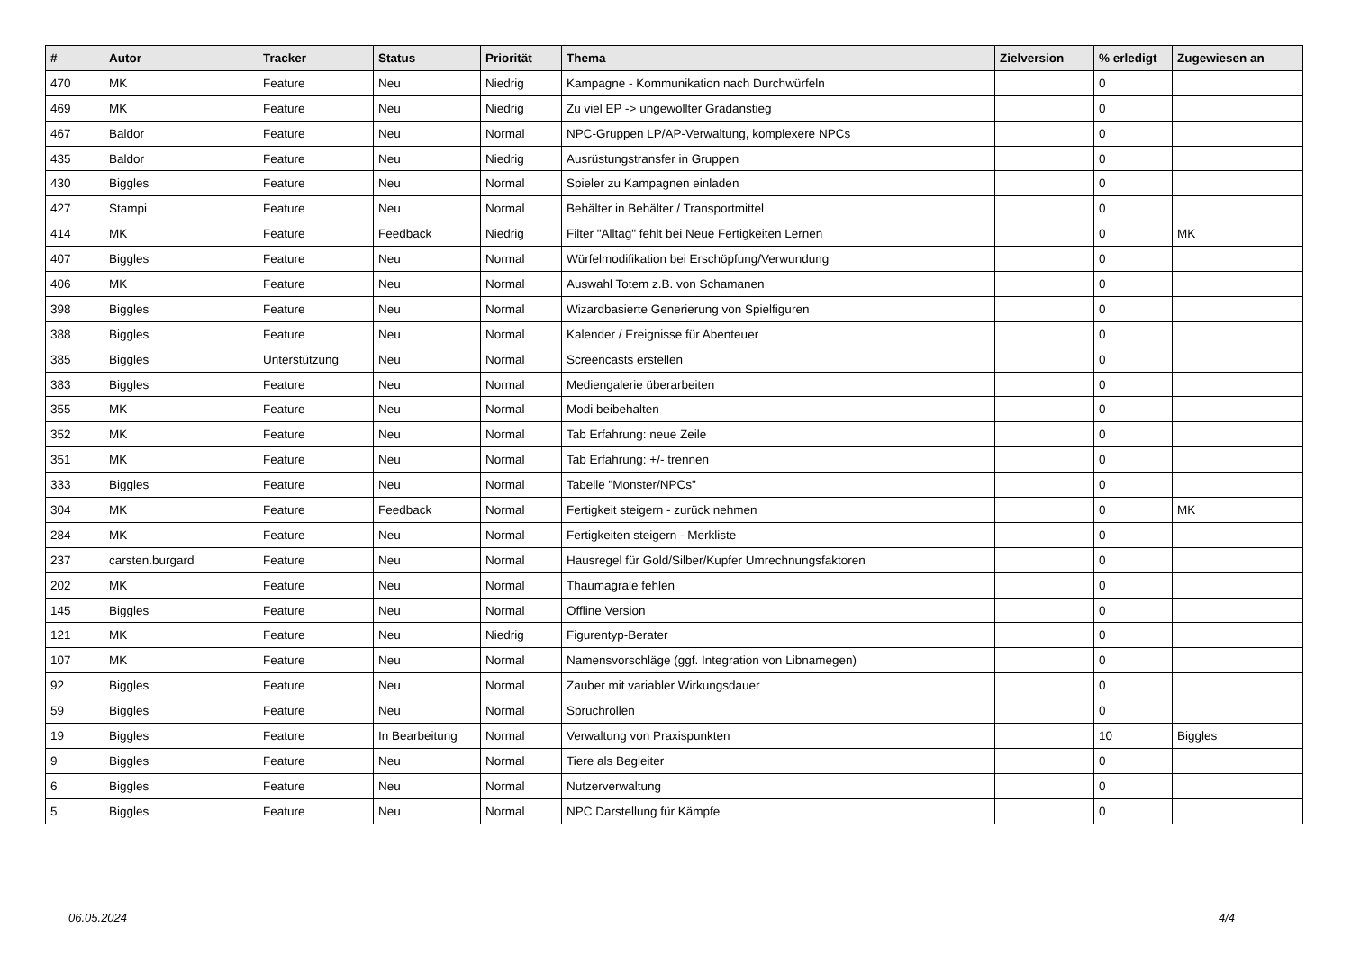| # | Autor | Tracker | Status | Priorität | Thema | Zielversion | % erledigt | Zugewiesen an |
| --- | --- | --- | --- | --- | --- | --- | --- | --- |
| 470 | MK | Feature | Neu | Niedrig | Kampagne - Kommunikation nach Durchwürfeln | | 0 | |
| 469 | MK | Feature | Neu | Niedrig | Zu viel EP -> ungewollter Gradanstieg | | 0 | |
| 467 | Baldor | Feature | Neu | Normal | NPC-Gruppen LP/AP-Verwaltung, komplexere NPCs | | 0 | |
| 435 | Baldor | Feature | Neu | Niedrig | Ausrüstungstransfer in Gruppen | | 0 | |
| 430 | Biggles | Feature | Neu | Normal | Spieler zu Kampagnen einladen | | 0 | |
| 427 | Stampi | Feature | Neu | Normal | Behälter in Behälter / Transportmittel | | 0 | |
| 414 | MK | Feature | Feedback | Niedrig | Filter "Alltag" fehlt bei Neue Fertigkeiten Lernen | | 0 | MK |
| 407 | Biggles | Feature | Neu | Normal | Würfelmodifikation bei Erschöpfung/Verwundung | | 0 | |
| 406 | MK | Feature | Neu | Normal | Auswahl Totem z.B. von Schamanen | | 0 | |
| 398 | Biggles | Feature | Neu | Normal | Wizardbasierte Generierung von Spielfiguren | | 0 | |
| 388 | Biggles | Feature | Neu | Normal | Kalender / Ereignisse für Abenteuer | | 0 | |
| 385 | Biggles | Unterstützung | Neu | Normal | Screencasts erstellen | | 0 | |
| 383 | Biggles | Feature | Neu | Normal | Mediengalerie überarbeiten | | 0 | |
| 355 | MK | Feature | Neu | Normal | Modi beibehalten | | 0 | |
| 352 | MK | Feature | Neu | Normal | Tab Erfahrung: neue Zeile | | 0 | |
| 351 | MK | Feature | Neu | Normal | Tab Erfahrung: +/- trennen | | 0 | |
| 333 | Biggles | Feature | Neu | Normal | Tabelle "Monster/NPCs" | | 0 | |
| 304 | MK | Feature | Feedback | Normal | Fertigkeit steigern - zurück nehmen | | 0 | MK |
| 284 | MK | Feature | Neu | Normal | Fertigkeiten steigern - Merkliste | | 0 | |
| 237 | carsten.burgard | Feature | Neu | Normal | Hausregel für Gold/Silber/Kupfer Umrechnungsfaktoren | | 0 | |
| 202 | MK | Feature | Neu | Normal | Thaumagrale fehlen | | 0 | |
| 145 | Biggles | Feature | Neu | Normal | Offline Version | | 0 | |
| 121 | MK | Feature | Neu | Niedrig | Figurentyp-Berater | | 0 | |
| 107 | MK | Feature | Neu | Normal | Namensvorschläge (ggf. Integration von Libnamegen) | | 0 | |
| 92 | Biggles | Feature | Neu | Normal | Zauber mit variabler Wirkungsdauer | | 0 | |
| 59 | Biggles | Feature | Neu | Normal | Spruchrollen | | 0 | |
| 19 | Biggles | Feature | In Bearbeitung | Normal | Verwaltung von Praxispunkten | | 10 | Biggles |
| 9 | Biggles | Feature | Neu | Normal | Tiere als Begleiter | | 0 | |
| 6 | Biggles | Feature | Neu | Normal | Nutzerverwaltung | | 0 | |
| 5 | Biggles | Feature | Neu | Normal | NPC Darstellung für Kämpfe | | 0 | |
06.05.2024 4/4